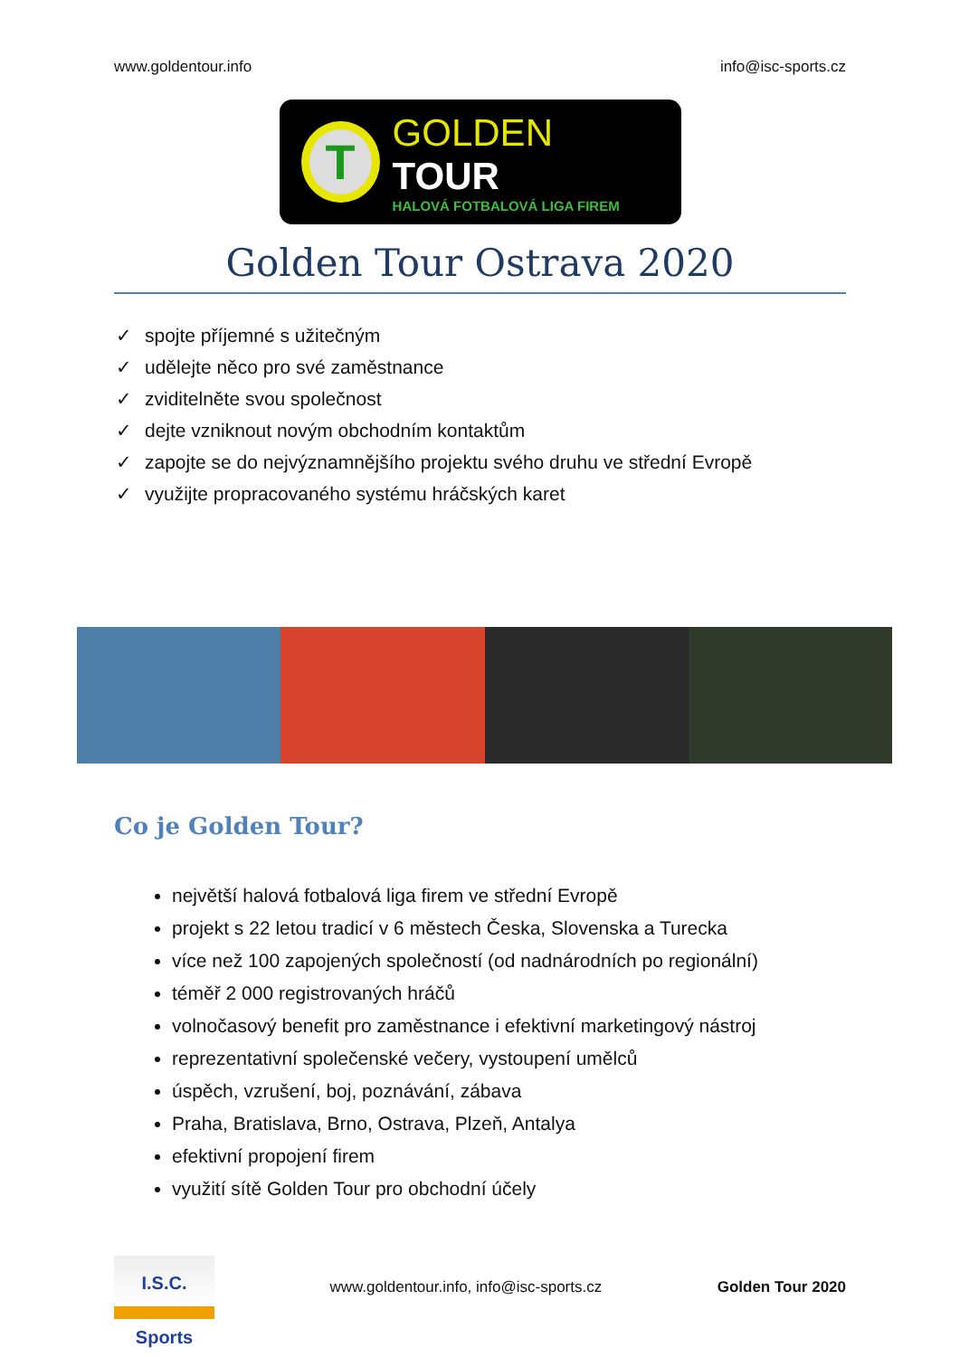www.goldentour.info info@isc-sports.cz
T
GOLDEN TOUR
HALOVÁ FOTBALOVÁ LIGA FIREM
Golden Tour Ostrava 2020
spojte příjemné s užitečným
udělejte něco pro své zaměstnance
zviditelněte svou společnost
dejte vzniknout novým obchodním kontaktům
zapojte se do nejvýznamnějšího projektu svého druhu ve střední Evropě
využijte propracovaného systému hráčských karet
Co je Golden Tour?
největší halová fotbalová liga firem ve střední Evropě
projekt s 22 letou tradicí v 6 městech Česka, Slovenska a Turecka
více než 100 zapojených společností (od nadnárodních po regionální)
téměř 2 000 registrovaných hráčů
volnočasový benefit pro zaměstnance i efektivní marketingový nástroj
reprezentativní společenské večery, vystoupení umělců
úspěch, vzrušení, boj, poznávání, zábava
Praha, Bratislava, Brno, Ostrava, Plzeň, Antalya
efektivní propojení firem
využití sítě Golden Tour pro obchodní účely
I.S.C. Sports
www.goldentour.info, info@isc-sports.cz Golden Tour 2020